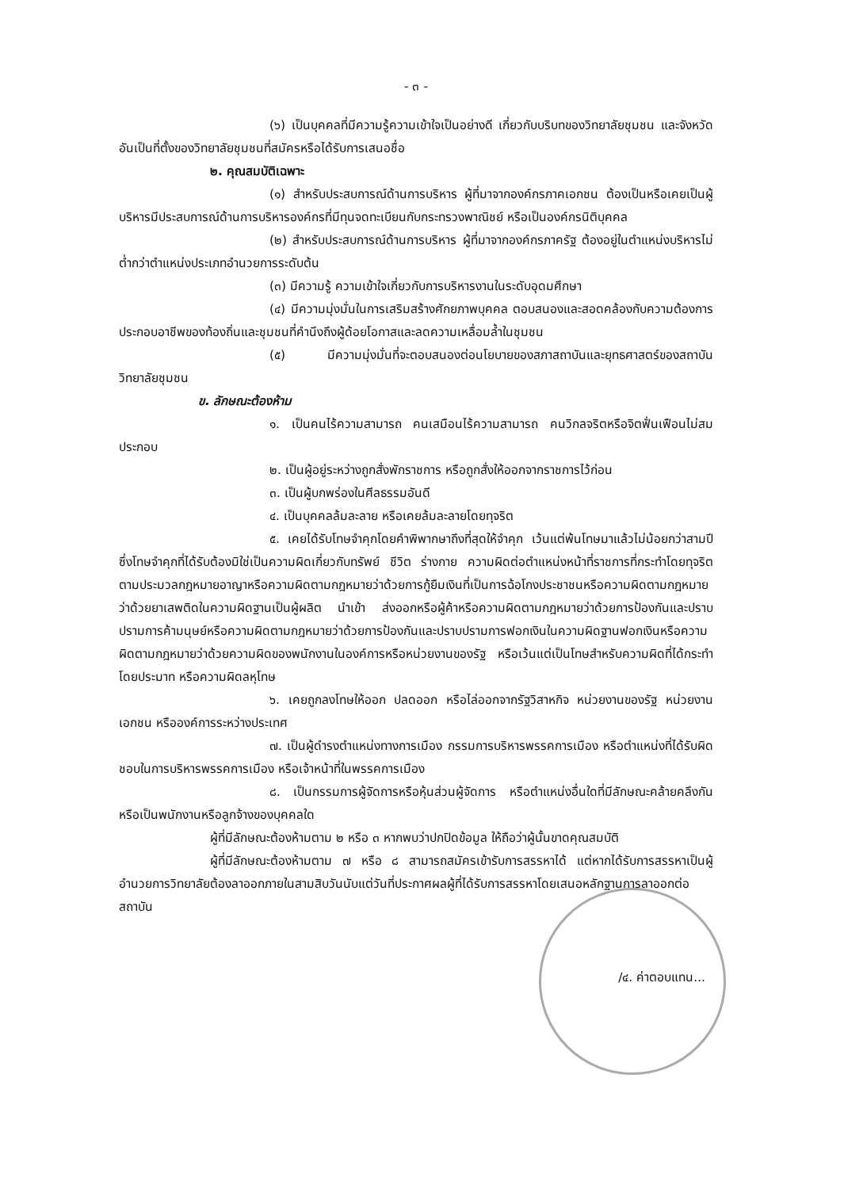- ๓ -
(๖) เป็นบุคคลที่มีความรู้ความเข้าใจเป็นอย่างดี เกี่ยวกับบริบทของวิทยาลัยชุมชน และจังหวัดอันเป็นที่ตั้งของวิทยาลัยชุมชนที่สมัครหรือได้รับการเสนอชื่อ
๒. คุณสมบัติเฉพาะ
(๑) สำหรับประสบการณ์ด้านการบริหาร ผู้ที่มาจากองค์กรภาคเอกชน ต้องเป็นหรือเคยเป็นผู้บริหารมีประสบการณ์ด้านการบริหารองค์กรที่มีทุนจดทะเบียนกับกระทรวงพาณิชย์ หรือเป็นองค์กรนิติบุคคล
(๒) สำหรับประสบการณ์ด้านการบริหาร ผู้ที่มาจากองค์กรภาครัฐ ต้องอยู่ในตำแหน่งบริหารไม่ต่ำกว่าตำแหน่งประเภทอำนวยการระดับต้น
(๓) มีความรู้ ความเข้าใจเกี่ยวกับการบริหารงานในระดับอุดมศึกษา
(๔) มีความมุ่งมั่นในการเสริมสร้างศักยภาพบุคคล ตอบสนองและสอดคล้องกับความต้องการประกอบอาชีพของท้องถิ่นและชุมชนที่คำนึงถึงผู้ด้อยโอกาสและลดความเหลื่อมล้ำในชุมชน
(๕) มีความมุ่งมั่นที่จะตอบสนองต่อนโยบายของสภาสถาบันและยุทธศาสตร์ของสถาบันวิทยาลัยชุมชน
ข. ลักษณะต้องห้าม
๑. เป็นคนไร้ความสามารถ คนเสมือนไร้ความสามารถ คนวิกลจริตหรือจิตฟั่นเฟือนไม่สมประกอบ
๒. เป็นผู้อยู่ระหว่างถูกสั่งพักราชการ หรือถูกสั่งให้ออกจากราชการไว้ก่อน
๓. เป็นผู้บกพร่องในศีลธรรมอันดี
๔. เป็นบุคคลล้มละลาย หรือเคยล้มละลายโดยทุจริต
๕. เคยได้รับโทษจำคุกโดยคำพิพากษาถึงที่สุดให้จำคุก เว้นแต่พ้นโทษมาแล้วไม่น้อยกว่าสามปีซึ่งโทษจำคุกที่ได้รับต้องมิใช่เป็นความผิดเกี่ยวกับทรัพย์ ชีวิต ร่างกาย ความผิดต่อตำแหน่งหน้าที่ราชการที่กระทำโดยทุจริต ตามประมวลกฎหมายอาญาหรือความผิดตามกฎหมายว่าด้วยการกู้ยืมเงินที่เป็นการฉ้อโกงประชาชนหรือความผิดตามกฎหมายว่าด้วยยาเสพติดในความผิดฐานเป็นผู้ผลิต นำเข้า ส่งออกหรือผู้ค้าหรือความผิดตามกฎหมายว่าด้วยการป้องกันและปราบปรามการค้ามนุษย์หรือความผิดตามกฎหมายว่าด้วยการป้องกันและปราบปรามการฟอกเงินในความผิดฐานฟอกเงินหรือความผิดตามกฎหมายว่าด้วยความผิดของพนักงานในองค์การหรือหน่วยงานของรัฐ หรือเว้นแต่เป็นโทษสำหรับความผิดที่ได้กระทำโดยประมาท หรือความผิดลหุโทษ
๖. เคยถูกลงโทษให้ออก ปลดออก หรือไล่ออกจากรัฐวิสาหกิจ หน่วยงานของรัฐ หน่วยงานเอกชน หรือองค์การระหว่างประเทศ
๗. เป็นผู้ดำรงตำแหน่งทางการเมือง กรรมการบริหารพรรคการเมือง หรือตำแหน่งที่ได้รับผิดชอบในการบริหารพรรคการเมือง หรือเจ้าหน้าที่ในพรรคการเมือง
๘. เป็นกรรมการผู้จัดการหรือหุ้นส่วนผู้จัดการ หรือตำแหน่งอื่นใดที่มีลักษณะคล้ายคลึงกันหรือเป็นพนักงานหรือลูกจ้างของบุคคลใด
ผู้ที่มีลักษณะต้องห้ามตาม ๒ หรือ ๓ หากพบว่าปกปิดข้อมูล ให้ถือว่าผู้นั้นขาดคุณสมบัติ
ผู้ที่มีลักษณะต้องห้ามตาม ๗ หรือ ๘ สามารถสมัครเข้ารับการสรรหาได้ แต่หากได้รับการสรรหาเป็นผู้อำนวยการวิทยาลัยต้องลาออกภายในสามสิบวันนับแต่วันที่ประกาศผลผู้ที่ได้รับการสรรหาโดยเสนอหลักฐานการลาออกต่อสถาบัน
/๔. ค่าตอบแทน...